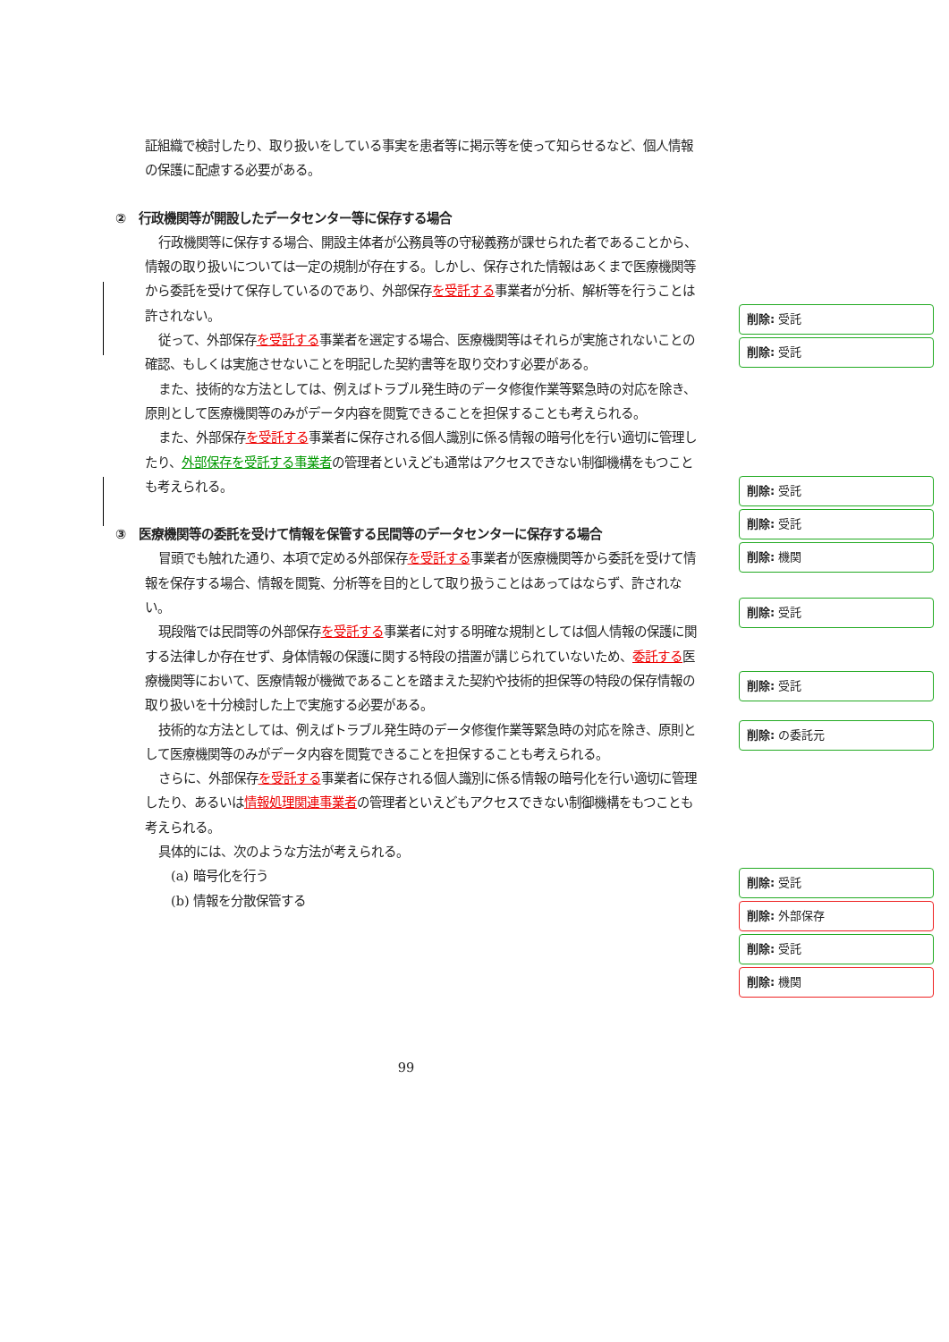証組織で検討したり、取り扱いをしている事実を患者等に掲示等を使って知らせるなど、個人情報の保護に配慮する必要がある。
②　行政機関等が開設したデータセンター等に保存する場合
行政機関等に保存する場合、開設主体者が公務員等の守秘義務が課せられた者であることから、情報の取り扱いについては一定の規制が存在する。しかし、保存された情報はあくまで医療機関等から委託を受けて保存しているのであり、外部保存を受託する事業者が分析、解析等を行うことは許されない。
従って、外部保存を受託する事業者を選定する場合、医療機関等はそれらが実施されないことの確認、もしくは実施させないことを明記した契約書等を取り交わす必要がある。
また、技術的な方法としては、例えばトラブル発生時のデータ修復作業等緊急時の対応を除き、原則として医療機関等のみがデータ内容を閲覧できることを担保することも考えられる。
また、外部保存を受託する事業者に保存される個人識別に係る情報の暗号化を行い適切に管理したり、外部保存を受託する事業者の管理者といえども通常はアクセスできない制御機構をもつことも考えられる。
③　医療機関等の委託を受けて情報を保管する民間等のデータセンターに保存する場合
冒頭でも触れた通り、本項で定める外部保存を受託する事業者が医療機関等から委託を受けて情報を保存する場合、情報を閲覧、分析等を目的として取り扱うことはあってはならず、許されない。
現段階では民間等の外部保存を受託する事業者に対する明確な規制としては個人情報の保護に関する法律しか存在せず、身体情報の保護に関する特段の措置が講じられていないため、委託する医療機関等において、医療情報が機微であることを踏まえた契約や技術的担保等の特段の保存情報の取り扱いを十分検討した上で実施する必要がある。
技術的な方法としては、例えばトラブル発生時のデータ修復作業等緊急時の対応を除き、原則として医療機関等のみがデータ内容を閲覧できることを担保することも考えられる。
さらに、外部保存を受託する事業者に保存される個人識別に係る情報の暗号化を行い適切に管理したり、あるいは情報処理関連事業者の管理者といえどもアクセスできない制御機構をもつことも考えられる。
具体的には、次のような方法が考えられる。
(a) 暗号化を行う
(b) 情報を分散保管する
削除: 受託
削除: 受託
削除: 受託
削除: 受託
削除: 機関
削除: 受託
削除: 受託
削除: の委託元
削除: 受託
削除: 外部保存
削除: 受託
削除: 機関
99